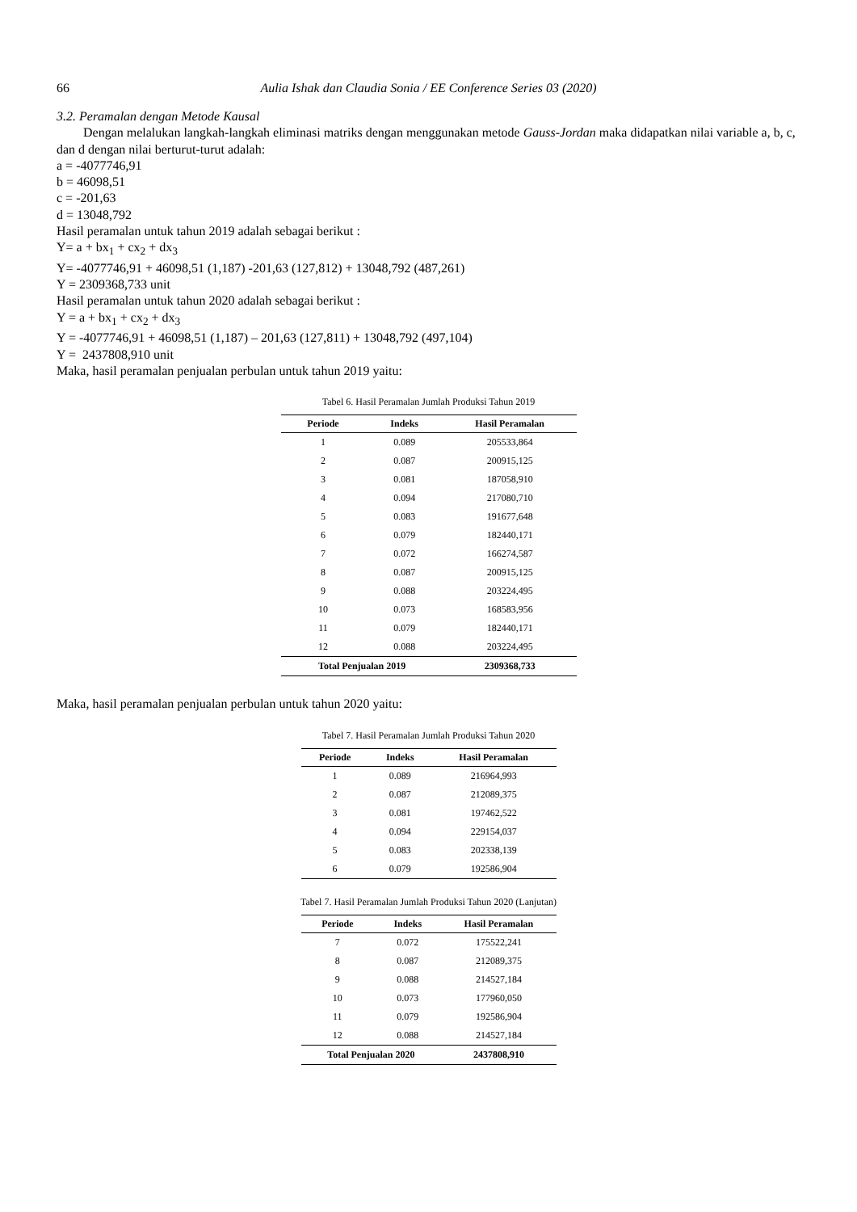66 Aulia Ishak dan Claudia Sonia / EE Conference Series 03 (2020)
3.2. Peramalan dengan Metode Kausal
Dengan melalukan langkah-langkah eliminasi matriks dengan menggunakan metode Gauss-Jordan maka didapatkan nilai variable a, b, c, dan d dengan nilai berturut-turut adalah:
a = -4077746,91
b = 46098,51
c = -201,63
d = 13048,792
Hasil peramalan untuk tahun 2019 adalah sebagai berikut :
Y= a + bx<sub>1</sub> + cx<sub>2</sub> + dx<sub>3</sub>
Y= -4077746,91 + 46098,51 (1,187) -201,63 (127,812) + 13048,792 (487,261)
Y = 2309368,733 unit
Hasil peramalan untuk tahun 2020 adalah sebagai berikut :
Y = a + bx<sub>1</sub> + cx<sub>2</sub> + dx<sub>3</sub>
Y = -4077746,91 + 46098,51 (1,187) – 201,63 (127,811) + 13048,792 (497,104)
Y = 2437808,910 unit
Maka, hasil peramalan penjualan perbulan untuk tahun 2019 yaitu:
Tabel 6. Hasil Peramalan Jumlah Produksi Tahun 2019
| Periode | Indeks | Hasil Peramalan |
| --- | --- | --- |
| 1 | 0.089 | 205533,864 |
| 2 | 0.087 | 200915,125 |
| 3 | 0.081 | 187058,910 |
| 4 | 0.094 | 217080,710 |
| 5 | 0.083 | 191677,648 |
| 6 | 0.079 | 182440,171 |
| 7 | 0.072 | 166274,587 |
| 8 | 0.087 | 200915,125 |
| 9 | 0.088 | 203224,495 |
| 10 | 0.073 | 168583,956 |
| 11 | 0.079 | 182440,171 |
| 12 | 0.088 | 203224,495 |
| Total Penjualan 2019 | | 2309368,733 |
Maka, hasil peramalan penjualan perbulan untuk tahun 2020 yaitu:
Tabel 7. Hasil Peramalan Jumlah Produksi Tahun 2020
| Periode | Indeks | Hasil Peramalan |
| --- | --- | --- |
| 1 | 0.089 | 216964,993 |
| 2 | 0.087 | 212089,375 |
| 3 | 0.081 | 197462,522 |
| 4 | 0.094 | 229154,037 |
| 5 | 0.083 | 202338,139 |
| 6 | 0.079 | 192586,904 |
Tabel 7. Hasil Peramalan Jumlah Produksi Tahun 2020 (Lanjutan)
| Periode | Indeks | Hasil Peramalan |
| --- | --- | --- |
| 7 | 0.072 | 175522,241 |
| 8 | 0.087 | 212089,375 |
| 9 | 0.088 | 214527,184 |
| 10 | 0.073 | 177960,050 |
| 11 | 0.079 | 192586,904 |
| 12 | 0.088 | 214527,184 |
| Total Penjualan 2020 | | 2437808,910 |